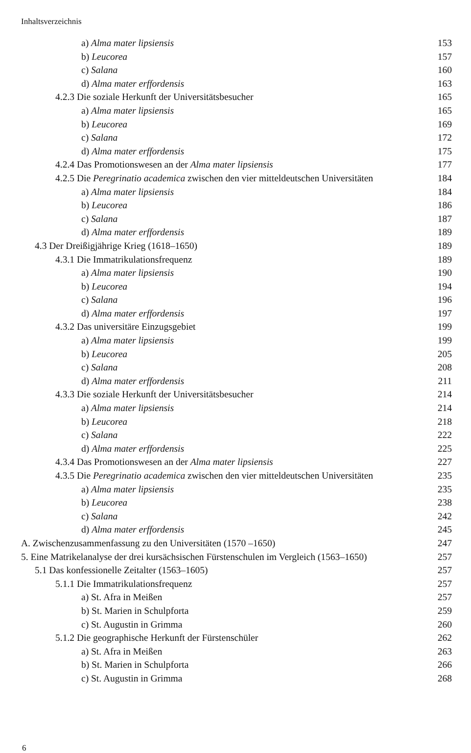Inhaltsverzeichnis
| a) Alma mater lipsiensis | 153 |
| b) Leucorea | 157 |
| c) Salana | 160 |
| d) Alma mater erffordensis | 163 |
| 4.2.3 Die soziale Herkunft der Universitätsbesucher | 165 |
| a) Alma mater lipsiensis | 165 |
| b) Leucorea | 169 |
| c) Salana | 172 |
| d) Alma mater erffordensis | 175 |
| 4.2.4 Das Promotionswesen an der Alma mater lipsiensis | 177 |
| 4.2.5 Die Peregrinatio academica zwischen den vier mitteldeutschen Universitäten | 184 |
| a) Alma mater lipsiensis | 184 |
| b) Leucorea | 186 |
| c) Salana | 187 |
| d) Alma mater erffordensis | 189 |
| 4.3 Der Dreißigjährige Krieg (1618–1650) | 189 |
| 4.3.1 Die Immatrikulationsfrequenz | 189 |
| a) Alma mater lipsiensis | 190 |
| b) Leucorea | 194 |
| c) Salana | 196 |
| d) Alma mater erffordensis | 197 |
| 4.3.2 Das universitäre Einzugsgebiet | 199 |
| a) Alma mater lipsiensis | 199 |
| b) Leucorea | 205 |
| c) Salana | 208 |
| d) Alma mater erffordensis | 211 |
| 4.3.3 Die soziale Herkunft der Universitätsbesucher | 214 |
| a) Alma mater lipsiensis | 214 |
| b) Leucorea | 218 |
| c) Salana | 222 |
| d) Alma mater erffordensis | 225 |
| 4.3.4 Das Promotionswesen an der Alma mater lipsiensis | 227 |
| 4.3.5 Die Peregrinatio academica zwischen den vier mitteldeutschen Universitäten | 235 |
| a) Alma mater lipsiensis | 235 |
| b) Leucorea | 238 |
| c) Salana | 242 |
| d) Alma mater erffordensis | 245 |
| A. Zwischenzusammenfassung zu den Universitäten (1570 –1650) | 247 |
| 5. Eine Matrikelanalyse der drei kursächsischen Fürstenschulen im Vergleich (1563–1650) | 257 |
| 5.1 Das konfessionelle Zeitalter (1563–1605) | 257 |
| 5.1.1 Die Immatrikulationsfrequenz | 257 |
| a) St. Afra in Meißen | 257 |
| b) St. Marien in Schulpforta | 259 |
| c) St. Augustin in Grimma | 260 |
| 5.1.2 Die geographische Herkunft der Fürstenschüler | 262 |
| a) St. Afra in Meißen | 263 |
| b) St. Marien in Schulpforta | 266 |
| c) St. Augustin in Grimma | 268 |
6